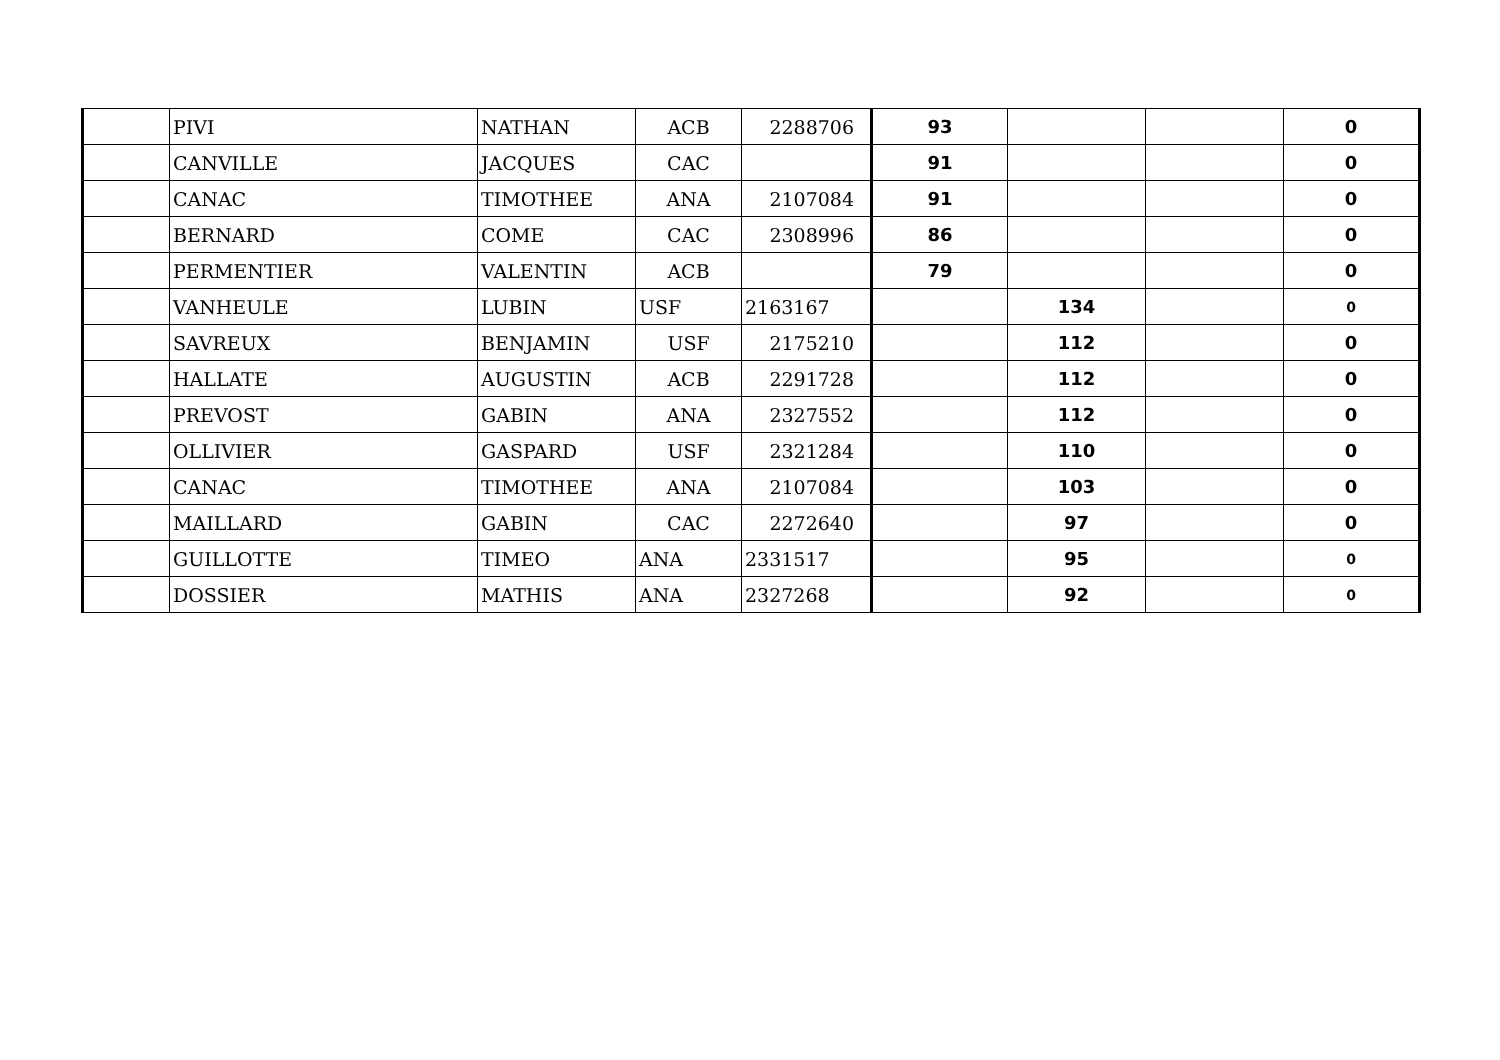| | PIVI | NATHAN | ACB | 2288706 | 93 | | | 0 |
| | CANVILLE | JACQUES | CAC | | 91 | | | 0 |
| | CANAC | TIMOTHEE | ANA | 2107084 | 91 | | | 0 |
| | BERNARD | COME | CAC | 2308996 | 86 | | | 0 |
| | PERMENTIER | VALENTIN | ACB | | 79 | | | 0 |
| | VANHEULE | LUBIN | USF | 2163167 | | 134 | | 0 |
| | SAVREUX | BENJAMIN | USF | 2175210 | | 112 | | 0 |
| | HALLATE | AUGUSTIN | ACB | 2291728 | | 112 | | 0 |
| | PREVOST | GABIN | ANA | 2327552 | | 112 | | 0 |
| | OLLIVIER | GASPARD | USF | 2321284 | | 110 | | 0 |
| | CANAC | TIMOTHEE | ANA | 2107084 | | 103 | | 0 |
| | MAILLARD | GABIN | CAC | 2272640 | | 97 | | 0 |
| | GUILLOTTE | TIMEO | ANA | 2331517 | | 95 | | 0 |
| | DOSSIER | MATHIS | ANA | 2327268 | | 92 | | 0 |